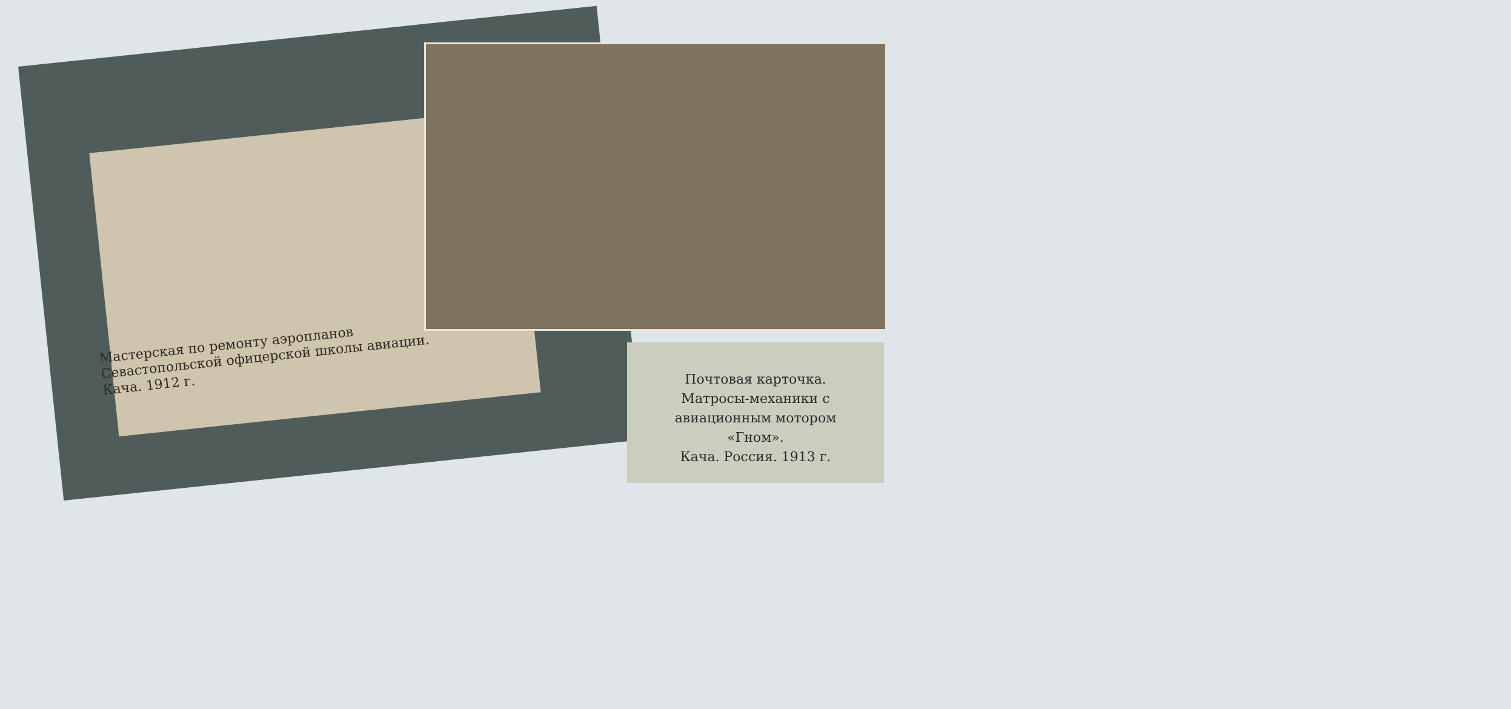Мастерская по ремонту аэропланов
Севастопольской офицерской школы авиации.
Кача. 1912 г.
Почтовая карточка.
Матросы-механики с
авиационным мотором
«Гном».
Кача. Россия. 1913 г.